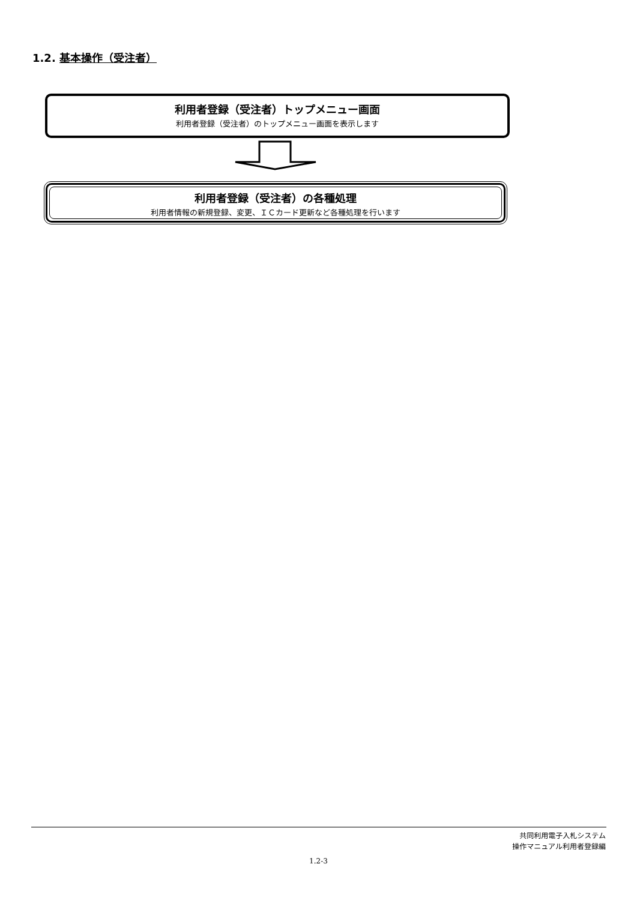1.2. 基本操作（受注者）
利用者登録（受注者）トップメニュー画面
利用者登録（受注者）のトップメニュー画面を表示します
利用者登録（受注者）の各種処理
利用者情報の新規登録、変更、ＩＣカード更新など各種処理を行います
共同利用電子入札システム
操作マニュアル利用者登録編
1.2-3